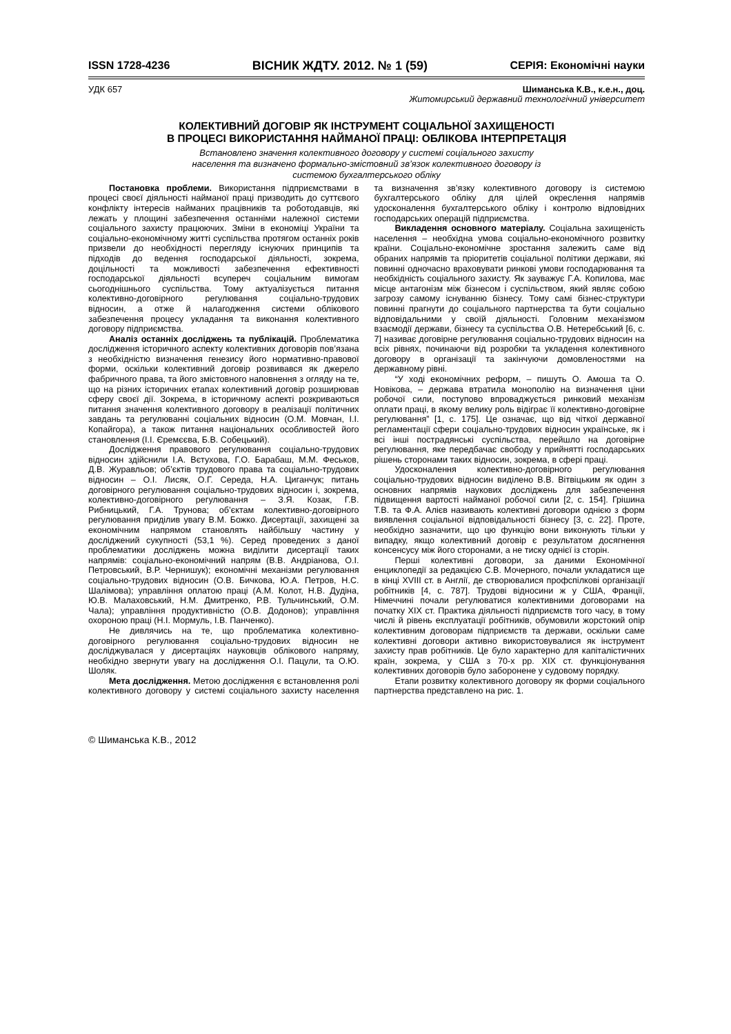ISSN 1728-4236 ВІСНИК ЖДТУ. 2012. № 1 (59) СЕРІЯ: Економічні науки
УДК 657 Шиманська К.В., к.е.н., доц.
Житомирський державний технологічний університет
КОЛЕКТИВНИЙ ДОГОВІР ЯК ІНСТРУМЕНТ СОЦІАЛЬНОЇ ЗАХИЩЕНОСТІ
В ПРОЦЕСІ ВИКОРИСТАННЯ НАЙМАНОЇ ПРАЦІ: ОБЛІКОВА ІНТЕРПРЕТАЦІЯ
Встановлено значення колективного договору у системі соціального захисту
населення та визначено формально-змістовний зв’язок колективного договору із
системою бухгалтерського обліку
Постановка проблеми. Використання підприємствами в процесі своєї діяльності найманої праці призводить до суттєвого конфлікту інтересів найманих працівників та роботодавців, які лежать у площині забезпечення останніми належної системи соціального захисту працюючих. Зміни в економіці України та соціально-економічному житті суспільства протягом останніх років призвели до необхідності перегляду існуючих принципів та підходів до ведення господарської діяльності, зокрема, доцільності та можливості забезпечення ефективності господарської діяльності всупереч соціальним вимогам сьогоднішнього суспільства. Тому актуалізується питання колективно-договірного регулювання соціально-трудових відносин, а отже й налагодження системи облікового забезпечення процесу укладання та виконання колективного договору підприємства.
Аналіз останніх досліджень та публікацій. Проблематика дослідження історичного аспекту колективних договорів пов’язана з необхідністю визначення генезису його нормативно-правової форми, оскільки колективний договір розвивався як джерело фабричного права, та його змістовного наповнення з огляду на те, що на різних історичних етапах колективний договір розширював сферу своєї дії. Зокрема, в історичному аспекті розкриваються питання значення колективного договору в реалізації політичних завдань та регулюванні соціальних відносин (О.М. Мовчан, І.І. Копайгора), а також питання національних особливостей його становлення (І.І. Єремєєва, Б.В. Собецький).
Дослідження правового регулювання соціально-трудових відносин здійснили І.А. Вєтухова, Г.О. Барабаш, М.М. Феськов, Д.В. Журавльов; об’єктів трудового права та соціально-трудових відносин – О.І. Лисяк, О.Г. Середа, Н.А. Циганчук; питань договірного регулювання соціально-трудових відносин і, зокрема, колективно-договірного регулювання – З.Я. Козак, Г.В. Рибницький, Г.А. Трунова; об’єктам колективно-договірного регулювання приділив увагу В.М. Божко. Дисертації, захищені за економічним напрямом становлять найбільшу частину у досліджений сукупності (53,1 %). Серед проведених з даної проблематики досліджень можна виділити дисертації таких напрямів: соціально-економічний напрям (В.В. Андріанова, О.І. Петровський, В.Р. Чернишук); економічні механізми регулювання соціально-трудових відносин (О.В. Бичкова, Ю.А. Петров, Н.С. Шалімова); управління оплатою праці (А.М. Колот, Н.В. Дудіна, Ю.В. Малаховський, Н.М. Дмитренко, Р.В. Тульчинський, О.М. Чала); управління продуктивністю (О.В. Додонов); управління охороною праці (Н.І. Мормуль, І.В. Панченко).
Не дивлячись на те, що проблематика колективно-договірного регулювання соціально-трудових відносин не досліджувалася у дисертаціях науковців облікового напряму, необхідно звернути увагу на дослідження О.І. Пацули, та О.Ю. Шоляк.
Мета дослідження. Метою дослідження є встановлення ролі колективного договору у системі соціального захисту населення та визначення зв’язку колективного договору із системою бухгалтерського обліку для цілей окреслення напрямів удосконалення бухгалтерського обліку і контролю відповідних господарських операцій підприємства.
Викладення основного матеріалу. Соціальна захищеність населення – необхідна умова соціально-економічного розвитку країни. Соціально-економічне зростання залежить саме від обраних напрямів та пріоритетів соціальної політики держави, які повинні одночасно враховувати ринкові умови господарювання та необхідність соціального захисту. Як зауважує Г.А. Копилова, має місце антагонізм між бізнесом і суспільством, який являє собою загрозу самому існуванню бізнесу. Тому самі бізнес-структури повинні прагнути до соціального партнерства та бути соціально відповідальними у своїй діяльності. Головним механізмом взаємодії держави, бізнесу та суспільства О.В. Нетеребський [6, с. 7] називає договірне регулювання соціально-трудових відносин на всіх рівнях, починаючи від розробки та укладення колективного договору в організації та закінчуючи домовленостями на державному рівні.
“У ході економічних реформ, – пишуть О. Амоша та О. Новікова, – держава втратила монополію на визначення ціни робочої сили, поступово впроваджується ринковий механізм оплати праці, в якому велику роль відіграє її колективно-договірне регулювання” [1, с. 175]. Це означає, що від чіткої державної регламентації сфери соціально-трудових відносин українське, як і всі інші пострадянські суспільства, перейшло на договірне регулювання, яке передбачає свободу у прийнятті господарських рішень сторонами таких відносин, зокрема, в сфері праці.
Удосконалення колективно-договірного регулювання соціально-трудових відносин виділено В.В. Вітвіцьким як один з основних напрямів наукових досліджень для забезпечення підвищення вартості найманої робочої сили [2, с. 154]. Грішина Т.В. та Ф.А. Алієв називають колективні договори однією з форм виявлення соціальної відповідальності бізнесу [3, с. 22]. Проте, необхідно зазначити, що цю функцію вони виконують тільки у випадку, якщо колективний договір є результатом досягнення консенсусу між його сторонами, а не тиску однієї із сторін.
Перші колективні договори, за даними Економічної енциклопедії за редакцією С.В. Мочерного, почали укладатися ще в кінці XVIII ст. в Англії, де створювалися профспілкові організації робітників [4, с. 787]. Трудові відносини ж у США, Франції, Німеччині почали регулюватися колективними договорами на початку XIX ст. Практика діяльності підприємств того часу, в тому числі й рівень експлуатації робітників, обумовили жорстокий опір колективним договорам підприємств та держави, оскільки саме колективні договори активно використовувалися як інструмент захисту прав робітників. Це було характерно для капіталістичних країн, зокрема, у США з 70-х рр. XIX ст. функціонування колективних договорів було заборонене у судовому порядку.
Етапи розвитку колективного договору як форми соціального партнерства представлено на рис. 1.
© Шиманська К.В., 2012